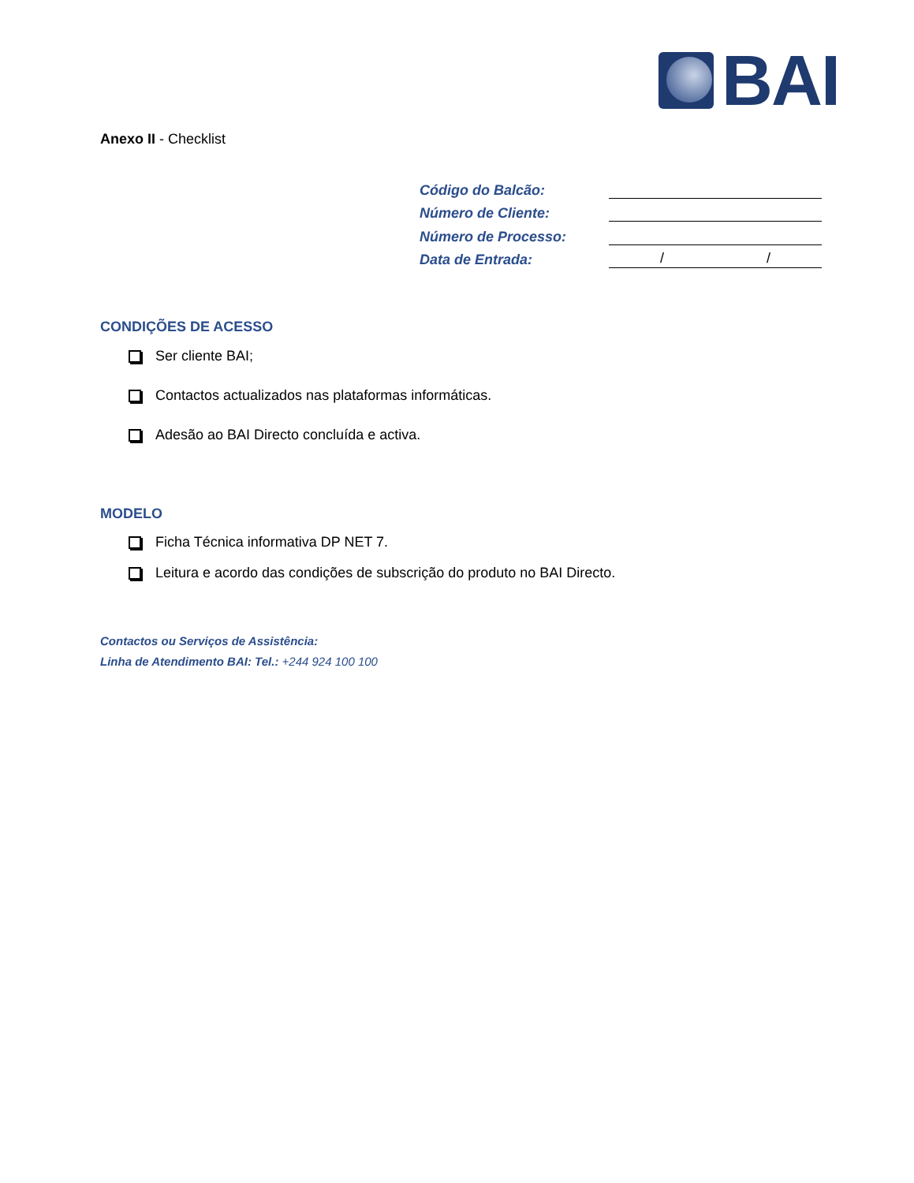BAI
Anexo II - Checklist
Código do Balcão:
Número de Cliente:
Número de Processo:
Data de Entrada: / /
CONDIÇÕES DE ACESSO
Ser cliente BAI;
Contactos actualizados nas plataformas informáticas.
Adesão ao BAI Directo concluída e activa.
MODELO
Ficha Técnica informativa DP NET 7.
Leitura e acordo das condições de subscrição do produto no BAI Directo.
Contactos ou Serviços de Assistência:
Linha de Atendimento BAI: Tel.: +244 924 100 100